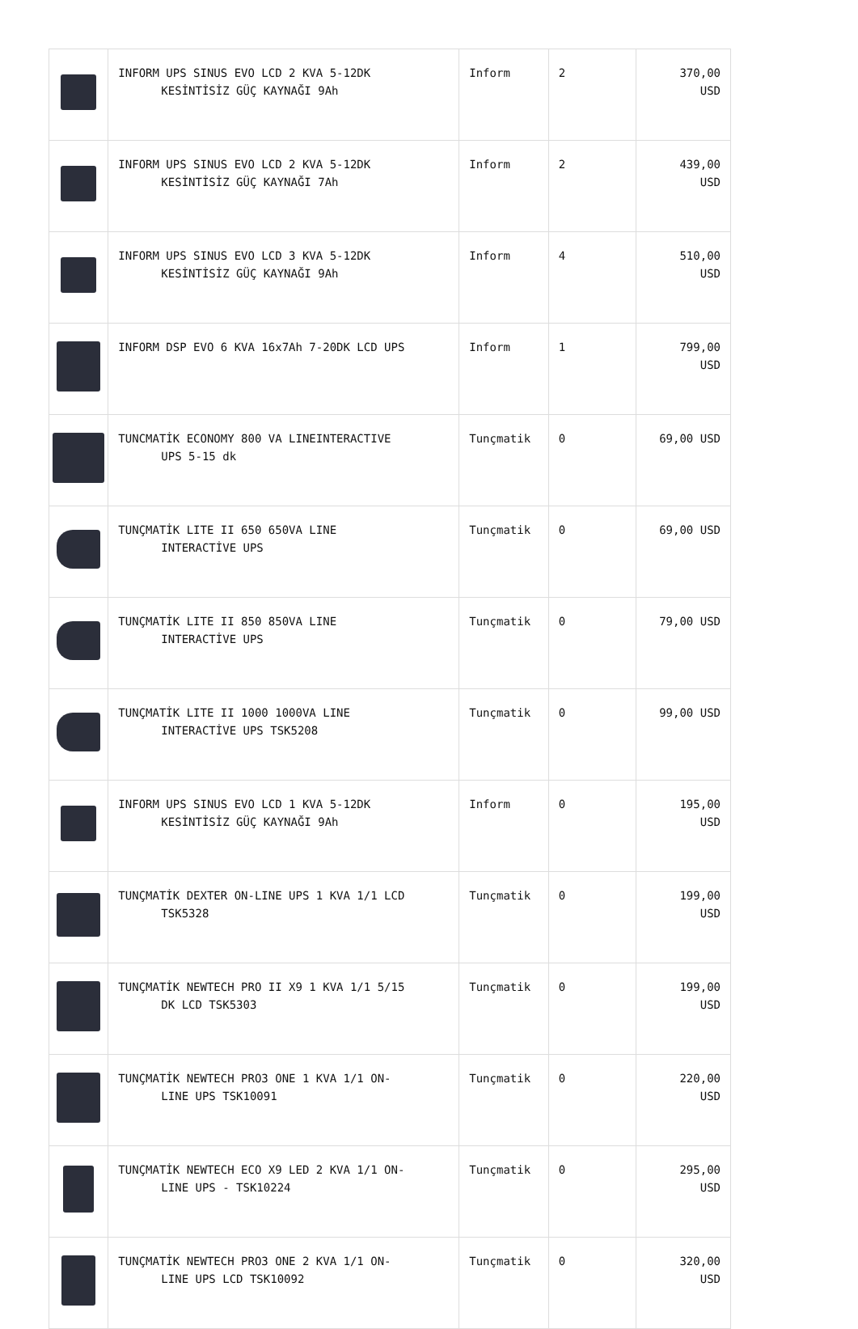| | INFORM UPS SINUS EVO LCD 2 KVA 5-12DK KESİNTİSİZ GÜÇ KAYNAĞI 9Ah | Inform | 2 | 370,00 USD |
| | INFORM UPS SINUS EVO LCD 2 KVA 5-12DK KESİNTİSİZ GÜÇ KAYNAĞI 7Ah | Inform | 2 | 439,00 USD |
| | INFORM UPS SINUS EVO LCD 3 KVA 5-12DK KESİNTİSİZ GÜÇ KAYNAĞI 9Ah | Inform | 4 | 510,00 USD |
| | INFORM DSP EVO 6 KVA 16x7Ah 7-20DK LCD UPS | Inform | 1 | 799,00 USD |
| | TUNCMATİK ECONOMY 800 VA LINEINTERACTIVE UPS 5-15 dk | Tunçmatik | 0 | 69,00 USD |
| | TUNÇMATİK LITE II 650 650VA LINE INTERACTİVE UPS | Tunçmatik | 0 | 69,00 USD |
| | TUNÇMATİK LITE II 850 850VA LINE INTERACTİVE UPS | Tunçmatik | 0 | 79,00 USD |
| | TUNÇMATİK LITE II 1000 1000VA LINE INTERACTİVE UPS TSK5208 | Tunçmatik | 0 | 99,00 USD |
| | INFORM UPS SINUS EVO LCD 1 KVA 5-12DK KESİNTİSİZ GÜÇ KAYNAĞI 9Ah | Inform | 0 | 195,00 USD |
| | TUNÇMATİK DEXTER ON-LINE UPS 1 KVA 1/1 LCD TSK5328 | Tunçmatik | 0 | 199,00 USD |
| | TUNÇMATİK NEWTECH PRO II X9 1 KVA 1/1 5/15 DK LCD TSK5303 | Tunçmatik | 0 | 199,00 USD |
| | TUNÇMATİK NEWTECH PRO3 ONE 1 KVA 1/1 ON- LINE UPS TSK10091 | Tunçmatik | 0 | 220,00 USD |
| | TUNÇMATİK NEWTECH ECO X9 LED 2 KVA 1/1 ON- LINE UPS - TSK10224 | Tunçmatik | 0 | 295,00 USD |
| | TUNÇMATİK NEWTECH PRO3 ONE 2 KVA 1/1 ON- LINE UPS LCD TSK10092 | Tunçmatik | 0 | 320,00 USD |